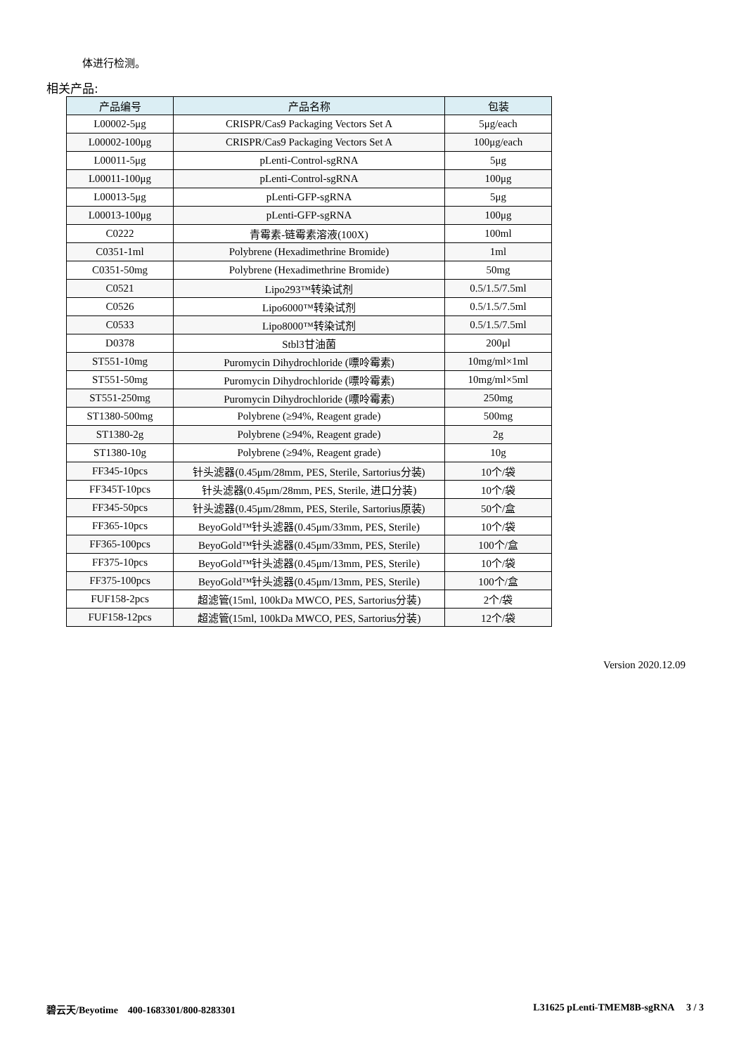体进行检测。
相关产品:
| 产品编号 | 产品名称 | 包装 |
| --- | --- | --- |
| L00002-5μg | CRISPR/Cas9 Packaging Vectors Set A | 5μg/each |
| L00002-100μg | CRISPR/Cas9 Packaging Vectors Set A | 100μg/each |
| L00011-5μg | pLenti-Control-sgRNA | 5μg |
| L00011-100μg | pLenti-Control-sgRNA | 100μg |
| L00013-5μg | pLenti-GFP-sgRNA | 5μg |
| L00013-100μg | pLenti-GFP-sgRNA | 100μg |
| C0222 | 青霉素-链霉素溶液(100X) | 100ml |
| C0351-1ml | Polybrene (Hexadimethrine Bromide) | 1ml |
| C0351-50mg | Polybrene (Hexadimethrine Bromide) | 50mg |
| C0521 | Lipo293™转染试剂 | 0.5/1.5/7.5ml |
| C0526 | Lipo6000™转染试剂 | 0.5/1.5/7.5ml |
| C0533 | Lipo8000™转染试剂 | 0.5/1.5/7.5ml |
| D0378 | Stbl3甘油菌 | 200μl |
| ST551-10mg | Puromycin Dihydrochloride (嘌呤霉素) | 10mg/ml×1ml |
| ST551-50mg | Puromycin Dihydrochloride (嘌呤霉素) | 10mg/ml×5ml |
| ST551-250mg | Puromycin Dihydrochloride (嘌呤霉素) | 250mg |
| ST1380-500mg | Polybrene (≥94%, Reagent grade) | 500mg |
| ST1380-2g | Polybrene (≥94%, Reagent grade) | 2g |
| ST1380-10g | Polybrene (≥94%, Reagent grade) | 10g |
| FF345-10pcs | 针头滤器(0.45μm/28mm, PES, Sterile, Sartorius分装) | 10个/袋 |
| FF345T-10pcs | 针头滤器(0.45μm/28mm, PES, Sterile, 进口分装) | 10个/袋 |
| FF345-50pcs | 针头滤器(0.45μm/28mm, PES, Sterile, Sartorius原装) | 50个/盒 |
| FF365-10pcs | BeyoGold™针头滤器(0.45μm/33mm, PES, Sterile) | 10个/袋 |
| FF365-100pcs | BeyoGold™针头滤器(0.45μm/33mm, PES, Sterile) | 100个/盒 |
| FF375-10pcs | BeyoGold™针头滤器(0.45μm/13mm, PES, Sterile) | 10个/袋 |
| FF375-100pcs | BeyoGold™针头滤器(0.45μm/13mm, PES, Sterile) | 100个/盒 |
| FUF158-2pcs | 超滤管(15ml, 100kDa MWCO, PES, Sartorius分装) | 2个/袋 |
| FUF158-12pcs | 超滤管(15ml, 100kDa MWCO, PES, Sartorius分装) | 12个/袋 |
Version 2020.12.09
碧云天/Beyotime 400-1683301/800-8283301 L31625 pLenti-TMEM8B-sgRNA 3 / 3